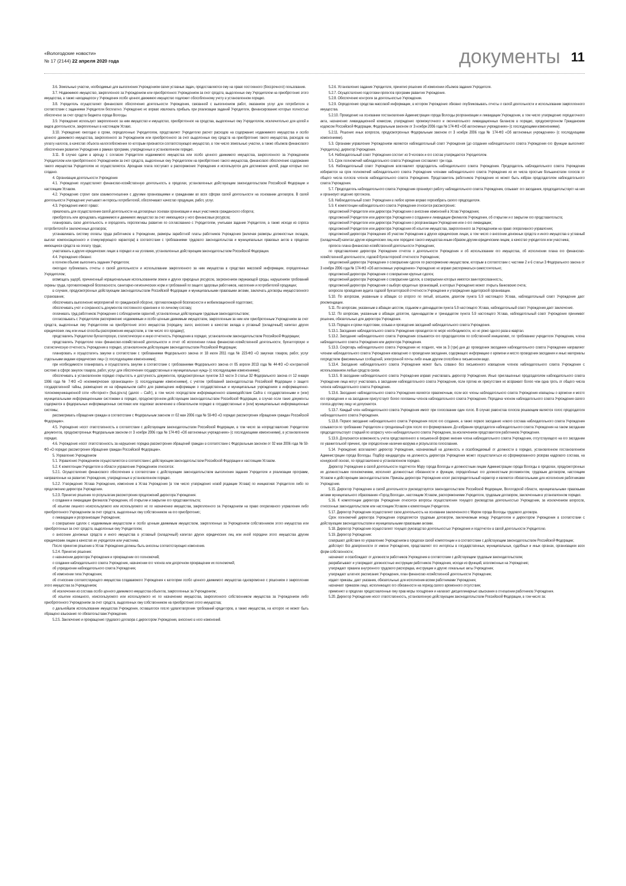«Вологодские новости»
№ 17 (2144) 22 апреля 2020 года
документы 11
3.6. Земельные участки, необходимые для выполнения Учреждением своих уставных задач, предоставляется ему на праве постоянного (бессрочного) пользования.
3.7. Недвижимое имущество, закрепленное за Учреждением или приобретенное Учреждением за счет средств, выделенных ему Учредителем на приобретение этого имущества, а также находящееся у Учреждения особо ценное движимое имущество подлежит обособленному учету в установленном порядке.
3.8. Учредитель осуществляет финансовое обеспечение деятельности Учреждения, связанной с выполнением работ, оказанием услуг для потребителя в соответствии с заданиями Учредителя бесплатно. Учреждение не вправе извлекать прибыль при реализации заданий Учредителя, финансирование которых полностью обеспечено за счет средств бюджета города Вологды.
3.9. Учреждение использует закрепленное за ним имущество и имущество, приобретенное на средства, выделенные ему Учредителем, исключительно для целей и видов деятельности, закрепленных в настоящем Уставе.
3.10. Учреждение ежегодно в сроки, определенные Учредителем, представляет Учредителю расчет расходов на содержание недвижимого имущества и особо ценного движимого имущества, закрепленного за Учреждением или приобретенного за счет выделенных ему средств на приобретение такого имущества, расходов на уплату налогов, в качестве объекта налогообложения по которым признается соответствующее имущество, в том числе земельные участки, а также объемов финансового обеспечения развития Учреждения в рамках программ, утвержденных в установленном порядке.
3.11. В случае сдачи в аренду с согласия Учредителя недвижимого имущества или особо ценного движимого имущества, закрепленного за Учреждением Учредителем или приобретенного Учреждением за счет средств, выделенных ему Учредителем на приобретение такого имущества, финансовое обеспечение содержания такого имущества Учредителем не осуществляется. Арендная плата поступает в распоряжение Учреждения и используется для достижения целей, ради которых оно создано.
4. Организация деятельности Учреждения
4.1. Учреждение осуществляет финансово-хозяйственную деятельность в пределах, установленных действующим законодательством Российской Федерации и настоящим Уставом.
4.2. Учреждение строит свои взаимоотношения с другими организациями и гражданами во всех сферах своей деятельности на основании договоров. В своей деятельности Учреждение учитывает интересы потребителей, обеспечивает качество продукции, работ, услуг.
4.3. Учреждение имеет право:
привлекать для осуществления своей деятельности на договорных основах организации и иных участников гражданского оборота;
приобретать или арендовать недвижимое и движимое имущество за счет имеющихся у него финансовых ресурсов;
планировать свою деятельность и определять перспективы развития по согласованию с Учредителем, учитывая задания Учредителя, а также исходя из спроса потребителей и заключенных договоров;
устанавливать систему оплаты труда работников в Учреждении, размеры заработной платы работников Учреждения (включая размеры должностных окладов, выплат компенсационного и стимулирующего характера) в соответствии с требованиями трудового законодательства и муниципальных правовых актов в пределах имеющихся средств на оплату труда;
участвовать в других юридических лицах в порядке и на условиях, установленных действующим законодательством Российской Федерации.
4.4. Учреждение обязано:
в полном объеме выполнять задания Учредителя;
ежегодно публиковать отчеты о своей деятельности и использовании закрепленного за ним имущества в средствах массовой информации, определенных Учредителем;
возмещать ущерб, причиненный нерациональным использованием земли и других природных ресурсов, загрязнением окружающей среды, нарушением требований охраны труда, противопожарной безопасности, санитарно-гигиенических норм и требований по защите здоровья работников, населения и потребителей продукции;
в случаях, предусмотренных действующим законодательством Российской Федерации и муниципальными правовыми актами, заключать договоры имущественного страхования;
обеспечивать выполнение мероприятий по гражданской обороне, противопожарной безопасности и мобилизационной подготовке;
обеспечивать учет и сохранность документов постоянного хранения и по личному составу;
оплачивать труд работников Учреждения с соблюдением гарантий, установленных действующим трудовым законодательством;
согласовывать с Учредителем распоряжение недвижимым и особо ценным движимым имуществом, закрепленным за ним или приобретенным Учреждением за счет средств, выделенных ему Учредителем на приобретение этого имущества (передачу, залог, внесение в качестве вклада в уставный (складочный) капитал других юридических лиц или иные способы распоряжения имуществом, в том числе его продажу);
представлять Учредителю бухгалтерскую, статистическую и иную отчетность Учреждения в порядке, установленном законодательством Российской Федерации;
представлять Учредителю план финансово-хозяйственной деятельности и отчет об исполнении плана финансово-хозяйственной деятельности, бухгалтерскую и статистическую отчетность Учреждения в порядке, установленном действующим законодательством Российской Федерации;
планировать и осуществлять закупки в соответствии с требованиями Федерального закона от 18 июля 2011 года № 223-ФЗ «О закупках товаров, работ, услуг отдельными видами юридических лиц» (с последующими изменениями);
при необходимости планировать и осуществлять закупки в соответствии с требованиями Федерального закона от 05 апреля 2013 года № 44-ФЗ «О контрактной системе в сфере закупок товаров, работ, услуг для обеспечения государственных и муниципальных нужд» (с последующими изменениями);
обеспечивать в установленном порядке открытость и доступность документов, предусмотренных пунктом 3.3 части 3 статьи 32 Федерального закона от 12 января 1996 года № 7-ФЗ «О некоммерческих организациях» (с последующими изменениями), с учетом требований законодательства Российской Федерации о защите государственной тайны, размещение их на официальном сайте для размещения информации о государственных и муниципальных учреждениях в информационно-телекоммуникационной сети «Интернет» (bus.gov.ru) (далее – Сайт), в том числе посредством информационного взаимодействия Сайта с государственными и (или) муниципальными информационными системами в порядке, предусмотренном действующим законодательством Российской Федерации, в случае если такие документы содержатся в федеральных информационных системах или подлежат включению в обязательном порядке в государственные и (или) муниципальные информационные системы;
рассматривать обращения граждан в соответствии с Федеральным законом от 02 мая 2006 года № 59-ФЗ «О порядке рассмотрения обращения граждан Российской Федерации».
4.5. Учреждение несет ответственность в соответствии с действующим законодательством Российской Федерации, в том числе за непредставление Учредителю документов, предусмотренных Федеральным законом от 3 ноября 2006 года № 174-ФЗ «Об автономных учреждениях» (с последующими изменениями), в установленном порядке.
4.6. Учреждение несет ответственность за нарушение порядка рассмотрения обращений граждан в соответствии с Федеральным законом от 02 мая 2006 года № 59-ФЗ «О порядке рассмотрения обращения граждан Российской Федерации».
5. Управление Учреждением
5.1. Управление Учреждением осуществляется в соответствии с действующим законодательством Российской Федерации и настоящим Уставом.
5.2. К компетенции Учредителя в области управления Учреждением относятся:
5.2.1. Осуществление финансового обеспечения в соответствии с действующим законодательством выполнения задания Учредителя и реализации программ, направленных на развитие Учреждения, утвержденных в установленном порядке.
5.2.2. Утверждение Устава Учреждения, изменения в Устав Учреждения (в том числе утверждение новой редакции Устава) по инициативе Учредителя либо по предложению директора Учреждения.
5.2.3. Принятие решения по результатам рассмотрения предложений директора Учреждения:
о создании и ликвидации филиалов Учреждения, об открытии и закрытии его представительств;
об изъятии лишнего неиспользуемого или используемого не по назначению имущества, закрепленного за Учреждением на праве оперативного управления либо приобретенного Учреждением за счет средств, выделенных ему собственником на его приобретение;
о ликвидации и реорганизации Учреждения;
о совершении сделок с недвижимым имуществом и особо ценным движимым имуществом, закрепленных за Учреждением собственником этого имущества или приобретенных за счет средств, выделенных ему Учредителем;
о внесении денежных средств и иного имущества в уставный (складочный) капитал других юридических лиц или иной передачи этого имущества другим юридическим лицам в качестве их учредителя или участника.
После принятия решения в Устав Учреждения должны быть внесены соответствующие изменения.
5.2.4. Принятие решения:
о назначении директора Учреждения и прекращении его полномочий;
о создании наблюдательного совета Учреждения, назначении его членов или досрочном прекращении их полномочий;
об упразднении наблюдательного совета Учреждения;
об изменении типа Учреждения;
об отнесении соответствующего имущества создаваемого Учреждения к категории особо ценного движимого имущества одновременно с решением о закреплении этого имущества за Учреждением;
об исключении из состава особо ценного движимого имущества объектов, закрепленных за Учреждением;
об изъятии излишнего, неиспользуемого или используемого не по назначению имущества, закрепленного собственником имущества за Учреждением либо приобретенного Учреждением за счет средств, выделенных ему собственником на приобретение этого имущества;
о дальнейшем использовании имущества Учреждения, оставшегося после удовлетворения требований кредиторов, а также имущества, на которое не может быть обращено взыскание по обязательствам Учреждения.
5.2.5. Заключение и прекращение трудового договора с директором Учреждения, внесение в него изменений.
5.2.6. Установление задания Учредителя, принятие решения об изменении объемов задания Учредителя.
5.2.7. Осуществление подготовки проектов программ развития Учреждения.
5.2.8. Обеспечение контроля за деятельностью Учреждения.
5.2.9. Определение средства массовой информации, в котором Учреждение обязано опубликовывать отчеты о своей деятельности и использовании закрепленного имущества.
5.2.10. Проведение на основании постановления Администрации города Вологды реорганизации и ликвидации Учреждения, в том числе утверждение передаточного акта, назначение ликвидационной комиссии, утверждение промежуточного и окончательного ликвидационных балансов в порядке, предусмотренном Гражданским кодексом Российской Федерации, Федеральным законом от 3 ноября 2006 года № 174-ФЗ «Об автономных учреждениях» (с последующими изменениями).
5.2.11. Решение иных вопросов, предусмотренных Федеральным законом от 3 ноября 2006 года № 174-ФЗ «Об автономных учреждениях» (с последующими изменениями).
5.3. Органами управления Учреждением являются наблюдательный совет Учреждения (до создания наблюдательного совета Учреждения его функции выполняет Учредитель), директор Учреждения.
5.4. Наблюдательный совет Учреждения состоит из 9 человек и его состав утверждается Учредителем.
5.5. Срок полномочий наблюдательного совета Учреждения составляет три года.
5.6. Наблюдательный совет Учреждения возглавляет председатель наблюдательного совета Учреждения. Председатель наблюдательного совета Учреждения избирается на срок полномочий наблюдательного совета Учреждения членами наблюдательного совета Учреждения из их числа простым большинством голосов от общего числа голосов членов наблюдательного совета Учреждения. Представитель работников Учреждения не может быть избран председателем наблюдательного совета Учреждения.
5.7. Председатель наблюдательного совета Учреждения организует работу наблюдательного совета Учреждения, созывает его заседания, председательствует на них и организует ведение протокола.
5.8. Наблюдательный совет Учреждения в любое время вправе переизбрать своего председателя.
5.9. К компетенции наблюдательного совета Учреждения относится рассмотрение:
предложений Учредителя или директора Учреждения о внесении изменений в Устав Учреждения;
предложений Учредителя или директора Учреждения о создании и ликвидации филиалов Учреждения, об открытии и о закрытии его представительств;
предложений Учредителя или директора Учреждения о реорганизации Учреждения или о его ликвидации;
предложений Учредителя или директора Учреждения об изъятии имущества, закрепленного за Учреждением на праве оперативного управления;
предложений директора Учреждения об участии Учреждения в других юридических лицах, в том числе о внесении денежных средств и иного имущества в уставный (складочный) капитал других юридических лиц или передаче такого имущества иным образом другим юридическим лицам, в качестве учредителя или участника;
проекта плана финансово-хозяйственной деятельности Учреждения;
по представлению директора Учреждения отчетов о деятельности Учреждения и об использовании его имущества, об исполнении плана его финансово-хозяйственной деятельности, годовой бухгалтерской отчетности Учреждения;
предложений директора Учреждения о совершении сделок по распоряжению имуществом, которым в соответствии с частями 2 и 6 статьи 3 Федерального закона от 3 ноября 2006 года № 174-ФЗ «Об автономных учреждениях» Учреждение не вправе распоряжаться самостоятельно;
предложений директора Учреждения о совершении крупных сделок;
предложений директора Учреждения о совершении сделок, в совершении которых имеется заинтересованность;
предложений директора Учреждения о выборе кредитных организаций, в которых Учреждение может открыть банковские счета;
вопросов проведения аудита годовой бухгалтерской отчетности Учреждения и утверждения аудиторской организации.
5.10. По вопросам, указанным в абзацах со второго по пятый, восьмом, девятом пункта 5.9 настоящего Устава, наблюдательный совет Учреждения дает рекомендации.
5.11. По вопросам, указанным в абзацах шестом, седьмом и двенадцатом пункта 5.9 настоящего Устава, наблюдательный совет Учреждения дает заключение.
5.12. По вопросам, указанным в абзацах десятом, одиннадцатом и тринадцатом пункта 5.9 настоящего Устава, наблюдательный совет Учреждения принимает решения, обязательные для директора Учреждения.
5.13. Порядок и сроки подготовки, созыва и проведения заседаний наблюдательного совета Учреждения.
5.13.1. Заседания наблюдательного совета Учреждения проводятся по мере необходимости, но не реже одного раза в квартал.
5.13.2. Заседание наблюдательного совета Учреждения созывается его председателем по собственной инициативе, по требованию учредителя Учреждения, члена наблюдательного совета Учреждения или директора Учреждения.
5.13.3. Секретарь наблюдательного совета Учреждения не позднее, чем за 3 (три) дня до проведения заседания наблюдательного совета Учреждения направляет членам наблюдательного совета Учреждения извещение о проведении заседания, содержащее информацию о времени и месте проведения заседания и иные материалы посредством факсимильных сообщений, электронной почты либо иным другим способом в письменном виде.
5.13.4. Заседание наблюдательного совета Учреждения может быть созвано без письменного извещения членов наблюдательного совета Учреждения с использованием любых средств связи.
5.13.5. В заседании наблюдательного совета Учреждения вправе участвовать директор Учреждения. Иные приглашенные председателем наблюдательного совета Учреждения лица могут участвовать в заседании наблюдательного совета Учреждения, если против их присутствия не возражает более чем одна треть от общего числа членов наблюдательного совета Учреждения.
5.13.6. Заседание наблюдательного совета Учреждения является правомочным, если все члены наблюдательного совета Учреждения извещены о времени и месте его проведения и на заседании присутствует более половины членов наблюдательного совета Учреждения. Передача членом наблюдательного совета Учреждения своего голоса другому лицу не допускается.
5.13.7. Каждый член наблюдательного совета Учреждения имеет при голосовании один голос. В случае равенства голосов решающим является голос председателя наблюдательного совета Учреждения.
5.13.8. Первое заседание наблюдательного совета Учреждения после его создания, а также первое заседание нового состава наблюдательного совета Учреждения созывается по требованию Учредителя в трехдневный срок после его формирования. До избрания председателя наблюдательного совета Учреждения на таком заседании председательствует старший по возрасту член наблюдательного совета Учреждения, за исключением представителя работников Учреждения.
5.13.9. Допускается возможность учета представленного в письменной форме мнения члена наблюдательного совета Учреждения, отсутствующего на его заседании по уважительной причине, при определении наличия кворума и результатов голосования.
5.14. Учреждение возглавляет директор Учреждения, назначаемый на должность и освобождаемый от должности в порядке, установленном постановлением Администрации города Вологды. Подбор кандидатуры на должность директора Учреждения может осуществляться из сформированного резерва кадрового состава, на конкурсной основе, по представлению в установленном порядке.
Директор Учреждения в своей деятельности подотчетен Мэру города Вологды и должностным лицам Администрации города Вологды в пределах, предусмотренных их должностными полномочиями, исполняет должностные обязанности и функции, определённые его должностным регламентом, трудовым договором, настоящим Уставом и действующим законодательством. Приказы директора Учреждения носят распорядительный характер и являются обязательными для исполнения работниками Учреждения.
5.15. Директор Учреждения в своей деятельности руководствуется законодательством Российской Федерации, Вологодской области, муниципальными правовыми актами муниципального образования «Город Вологда», настоящим Уставом, распоряжениями Учредителя, трудовым договором, заключенным в установленном порядке.
5.16. К компетенции директора Учреждения относятся вопросы осуществления текущего руководства деятельностью Учреждения, за исключением вопросов, отнесенных законодательством или настоящим Уставом к компетенции Учредителя.
5.17. Директор Учреждения осуществляет свою деятельность на основании заключенного с Мэром города Вологды трудового договора.
Срок полномочий директора Учреждения определяется трудовым договором, заключаемым между Учредителем и директором Учреждения в соответствии с действующим законодательством и муниципальными правовыми актами.
5.18. Директор Учреждения осуществляет текущее руководство деятельностью Учреждения и подотчетен в своей деятельности Учредителю.
5.19. Директор Учреждения:
совершает действия по управлению Учреждением в пределах своей компетенции и в соответствии с действующим законодательством Российской Федерации;
действует без доверенности от имени Учреждения, представляет его интересы в государственных, муниципальных, судебных и иных органах, организациях всех форм собственности;
назначает и освобождает от должности работников Учреждения в соответствии с действующим трудовым законодательством;
разрабатывает и утверждает должностные инструкции работников Учреждения, исходя из функций, возложенных на Учреждение;
утверждает правила внутреннего трудового распорядка, инструкции и другие локальные акты Учреждения;
утверждает штатное расписание Учреждения, план финансово-хозяйственной деятельности Учреждения;
издает приказы, дает указания, обязательные для исполнения всеми работниками Учреждения;
назначает приказом лицо, исполняющее его обязанности на период своего временного отсутствия;
применяет в пределах предоставленных ему прав меры поощрения и налагает дисциплинарные взыскания в отношении работников Учреждения.
5.20. Директор Учреждения несет ответственность, установленную действующим законодательством Российской Федерации, в том числе за: